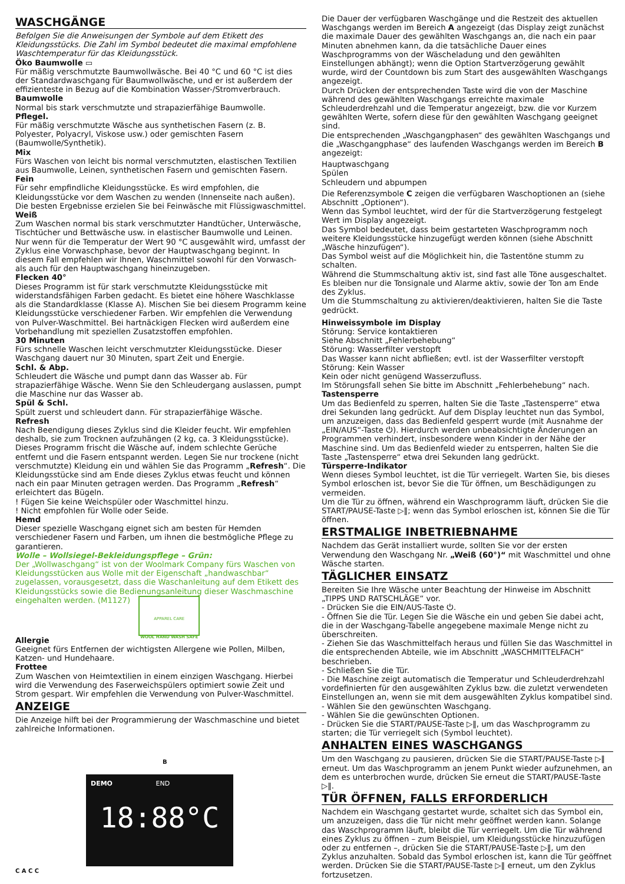WASCHGÄNGE
Befolgen Sie die Anweisungen der Symbole auf dem Etikett des Kleidungsstücks. Die Zahl im Symbol bedeutet die maximal empfohlene Waschtemperatur für das Kleidungsstück.
Öko Baumwolle ▭
Für mäßig verschmutzte Baumwollwäsche. Bei 40 °C und 60 °C ist dies der Standardwaschgang für Baumwollwäsche, und er ist außerdem der effizienteste in Bezug auf die Kombination Wasser-/Stromverbrauch.
Baumwolle
Normal bis stark verschmutzte und strapazierfähige Baumwolle.
Pflegel.
Für mäßig verschmutzte Wäsche aus synthetischen Fasern (z. B. Polyester, Polyacryl, Viskose usw.) oder gemischten Fasern (Baumwolle/Synthetik).
Mix
Fürs Waschen von leicht bis normal verschmutzten, elastischen Textilien aus Baumwolle, Leinen, synthetischen Fasern und gemischten Fasern.
Fein
Für sehr empfindliche Kleidungsstücke. Es wird empfohlen, die Kleidungsstücke vor dem Waschen zu wenden (Innenseite nach außen). Die besten Ergebnisse erzielen Sie bei Feinwäsche mit Flüssigwaschmittel.
Weiß
Zum Waschen normal bis stark verschmutzter Handtücher, Unterwäsche, Tischtücher und Bettwäsche usw. in elastischer Baumwolle und Leinen. Nur wenn für die Temperatur der Wert 90 °C ausgewählt wird, umfasst der Zyklus eine Vorwaschphase, bevor der Hauptwaschgang beginnt. In diesem Fall empfehlen wir Ihnen, Waschmittel sowohl für den Vorwasch- als auch für den Hauptwaschgang hineinzugeben.
Flecken 40°
Dieses Programm ist für stark verschmutzte Kleidungsstücke mit widerstandsfähigen Farben gedacht. Es bietet eine höhere Waschklasse als die Standardklasse (Klasse A). Mischen Sie bei diesem Programm keine Kleidungsstücke verschiedener Farben. Wir empfehlen die Verwendung von Pulver-Waschmittel. Bei hartnäckigen Flecken wird außerdem eine Vorbehandlung mit speziellen Zusatzstoffen empfohlen.
30 Minuten
Fürs schnelle Waschen leicht verschmutzter Kleidungsstücke. Dieser Waschgang dauert nur 30 Minuten, spart Zeit und Energie.
Schl. & Abp.
Schleudert die Wäsche und pumpt dann das Wasser ab. Für strapazierfähige Wäsche. Wenn Sie den Schleudergang auslassen, pumpt die Maschine nur das Wasser ab.
Spül & Schl.
Spült zuerst und schleudert dann. Für strapazierfähige Wäsche.
Refresh
Nach Beendigung dieses Zyklus sind die Kleider feucht. Wir empfehlen deshalb, sie zum Trocknen aufzuhängen (2 kg, ca. 3 Kleidungsstücke). Dieses Programm frischt die Wäsche auf, indem schlechte Gerüche entfernt und die Fasern entspannt werden. Legen Sie nur trockene (nicht verschmutzte) Kleidung ein und wählen Sie das Programm „Refresh“. Die Kleidungsstücke sind am Ende dieses Zyklus etwas feucht und können nach ein paar Minuten getragen werden. Das Programm „Refresh“ erleichtert das Bügeln.
! Fügen Sie keine Weichspüler oder Waschmittel hinzu.
! Nicht empfohlen für Wolle oder Seide.
Hemd
Dieser spezielle Waschgang eignet sich am besten für Hemden verschiedener Fasern und Farben, um ihnen die bestmögliche Pflege zu garantieren.
Wolle – Wollsiegel-Bekleidungspflege – Grün:
Der „Wollwaschgang“ ist von der Woolmark Company fürs Waschen von Kleidungsstücken aus Wolle mit der Eigenschaft „handwaschbar“ zugelassen, vorausgesetzt, dass die Waschanleitung auf dem Etikett des Kleidungsstücks sowie die Bedienungsanleitung dieser Waschmaschine eingehalten werden. (M1127)
APPAREL CARE
WOOL HAND WASH SAFE
Allergie
Geeignet fürs Entfernen der wichtigsten Allergene wie Pollen, Milben, Katzen- und Hundehaare.
Frottee
Zum Waschen von Heimtextilien in einem einzigen Waschgang. Hierbei wird die Verwendung des Faserweichspülers optimiert sowie Zeit und Strom gespart. Wir empfehlen die Verwendung von Pulver-Waschmittel.
ANZEIGE
Die Anzeige hilft bei der Programmierung der Waschmaschine und bietet zahlreiche Informationen.
B
DEMO END
18:88°C
C A C C
Die Dauer der verfügbaren Waschgänge und die Restzeit des aktuellen Waschgangs werden im Bereich A angezeigt (das Display zeigt zunächst die maximale Dauer des gewählten Waschgangs an, die nach ein paar Minuten abnehmen kann, da die tatsächliche Dauer eines Waschprogramms von der Wäscheladung und den gewählten Einstellungen abhängt); wenn die Option Startverzögerung gewählt wurde, wird der Countdown bis zum Start des ausgewählten Waschgangs angezeigt.
Durch Drücken der entsprechenden Taste wird die von der Maschine während des gewählten Waschgangs erreichte maximale Schleuderdrehzahl und die Temperatur angezeigt, bzw. die vor Kurzem gewählten Werte, sofern diese für den gewählten Waschgang geeignet sind.
Die entsprechenden „Waschgangphasen“ des gewählten Waschgangs und die „Waschgangphase“ des laufenden Waschgangs werden im Bereich B angezeigt:
Hauptwaschgang
Spülen
Schleudern und abpumpen
Die Referenzsymbole C zeigen die verfügbaren Waschoptionen an (siehe Abschnitt „Optionen“).
Wenn das Symbol leuchtet, wird der für die Startverzögerung festgelegt Wert im Display angezeigt.
Das Symbol bedeutet, dass beim gestarteten Waschprogramm noch weitere Kleidungsstücke hinzugefügt werden können (siehe Abschnitt „Wäsche hinzufügen“).
Das Symbol weist auf die Möglichkeit hin, die Tastentöne stumm zu schalten.
Während die Stummschaltung aktiv ist, sind fast alle Töne ausgeschaltet. Es bleiben nur die Tonsignale und Alarme aktiv, sowie der Ton am Ende des Zyklus.
Um die Stummschaltung zu aktivieren/deaktivieren, halten Sie die Taste gedrückt.
Hinweissymbole im Display
Störung: Service kontaktieren
Siehe Abschnitt „Fehlerbehebung“
Störung: Wasserfilter verstopft
Das Wasser kann nicht abfließen; evtl. ist der Wasserfilter verstopft
Störung: Kein Wasser
Kein oder nicht genügend Wasserzufluss.
Im Störungsfall sehen Sie bitte im Abschnitt „Fehlerbehebung“ nach.
Tastensperre
Um das Bedienfeld zu sperren, halten Sie die Taste „Tastensperre“ etwa drei Sekunden lang gedrückt. Auf dem Display leuchtet nun das Symbol, um anzuzeigen, dass das Bedienfeld gesperrt wurde (mit Ausnahme der „EIN/AUS“-Taste ⏻). Hierdurch werden unbeabsichtigte Änderungen an Programmen verhindert, insbesondere wenn Kinder in der Nähe der Maschine sind. Um das Bedienfeld wieder zu entsperren, halten Sie die Taste „Tastensperre“ etwa drei Sekunden lang gedrückt.
Türsperre-Indikator
Wenn dieses Symbol leuchtet, ist die Tür verriegelt. Warten Sie, bis dieses Symbol erloschen ist, bevor Sie die Tür öffnen, um Beschädigungen zu vermeiden.
Um die Tür zu öffnen, während ein Waschprogramm läuft, drücken Sie die START/PAUSE-Taste ▷‖; wenn das Symbol erloschen ist, können Sie die Tür öffnen.
ERSTMALIGE INBETRIEBNAHME
Nachdem das Gerät installiert wurde, sollten Sie vor der ersten Verwendung den Waschgang Nr. „Weiß (60°)“ mit Waschmittel und ohne Wäsche starten.
TÄGLICHER EINSATZ
Bereiten Sie Ihre Wäsche unter Beachtung der Hinweise im Abschnitt „TIPPS UND RATSCHLÄGE“ vor.
- Drücken Sie die EIN/AUS-Taste ⏻.
- Öffnen Sie die Tür. Legen Sie die Wäsche ein und geben Sie dabei acht, die in der Waschgang-Tabelle angegebene maximale Menge nicht zu überschreiten.
- Ziehen Sie das Waschmittelfach heraus und füllen Sie das Waschmittel in die entsprechenden Abteile, wie im Abschnitt „WASCHMITTELFACH“ beschrieben.
- Schließen Sie die Tür.
- Die Maschine zeigt automatisch die Temperatur und Schleuderdrehzahl vordefinierten für den ausgewählten Zyklus bzw. die zuletzt verwendeten Einstellungen an, wenn sie mit dem ausgewählten Zyklus kompatibel sind.
- Wählen Sie den gewünschten Waschgang.
- Wählen Sie die gewünschten Optionen.
- Drücken Sie die START/PAUSE-Taste ▷‖, um das Waschprogramm zu starten; die Tür verriegelt sich (Symbol leuchtet).
ANHALTEN EINES WASCHGANGS
Um den Waschgang zu pausieren, drücken Sie die START/PAUSE-Taste ▷‖ erneut. Um das Waschprogramm an jenem Punkt wieder aufzunehmen, an dem es unterbrochen wurde, drücken Sie erneut die START/PAUSE-Taste ▷‖.
TÜR ÖFFNEN, FALLS ERFORDERLICH
Nachdem ein Waschgang gestartet wurde, schaltet sich das Symbol ein, um anzuzeigen, dass die Tür nicht mehr geöffnet werden kann. Solange das Waschprogramm läuft, bleibt die Tür verriegelt. Um die Tür während eines Zyklus zu öffnen – zum Beispiel, um Kleidungsstücke hinzuzufügen oder zu entfernen –, drücken Sie die START/PAUSE-Taste ▷‖, um den Zyklus anzuhalten. Sobald das Symbol erloschen ist, kann die Tür geöffnet werden. Drücken Sie die START/PAUSE-Taste ▷‖ erneut, um den Zyklus fortzusetzen.